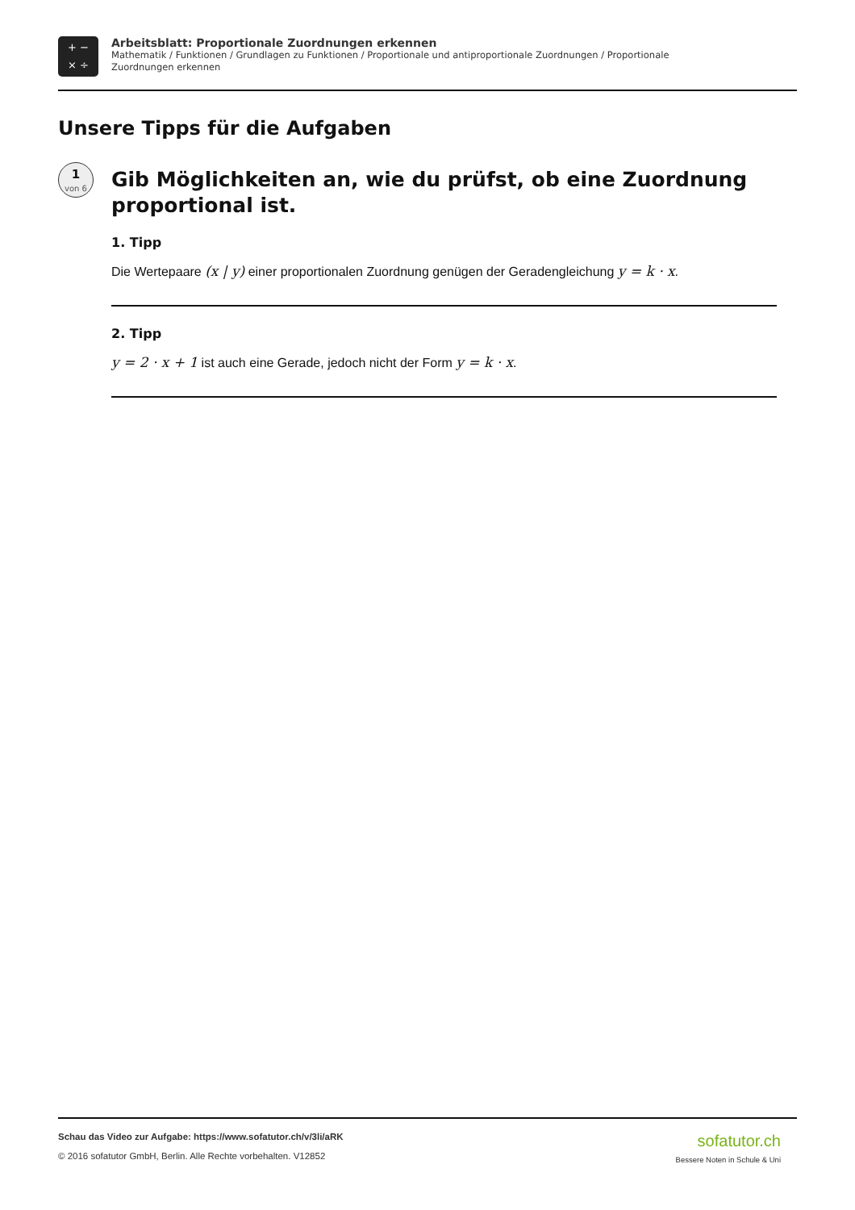+ −
× ÷
Arbeitsblatt: Proportionale Zuordnungen erkennen
Mathematik / Funktionen / Grundlagen zu Funktionen / Proportionale und antiproportionale Zuordnungen / Proportionale
Zuordnungen erkennen
Unsere Tipps für die Aufgaben
1
von 6
Gib Möglichkeiten an, wie du prüfst, ob eine Zuordnung proportional ist.
1. Tipp
Die Wertepaare (x | y) einer proportionalen Zuordnung genügen der Geradengleichung y = k · x.
2. Tipp
y = 2 · x + 1 ist auch eine Gerade, jedoch nicht der Form y = k · x.
Schau das Video zur Aufgabe: https://www.sofatutor.ch/v/3li/aRK
© 2016 sofatutor GmbH, Berlin. Alle Rechte vorbehalten. V12852
sofatutor.ch
Bessere Noten in Schule & Uni